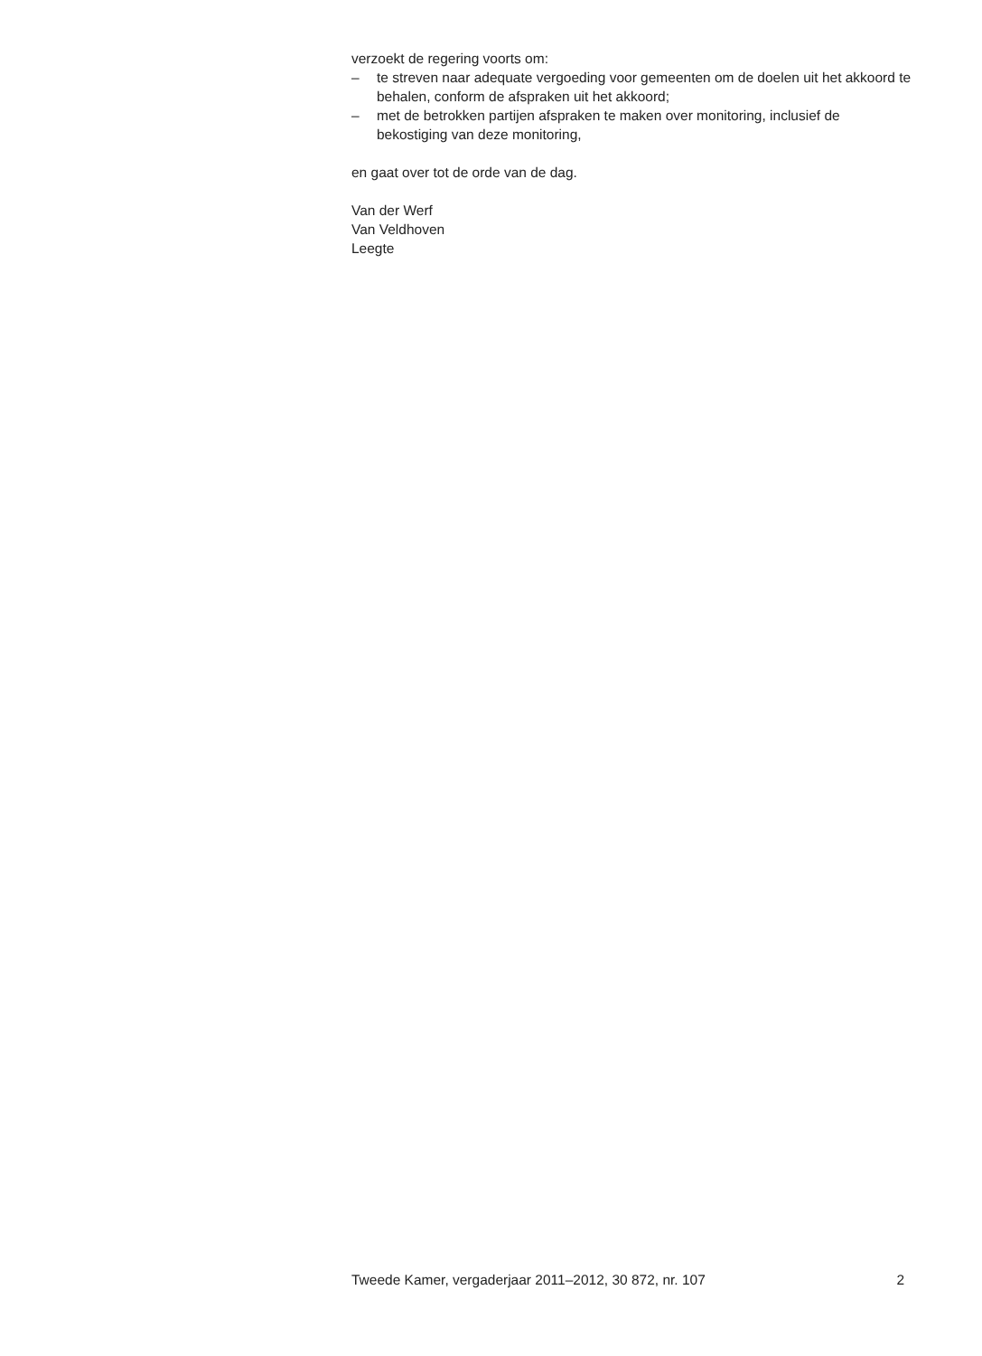verzoekt de regering voorts om:
– te streven naar adequate vergoeding voor gemeenten om de doelen uit het akkoord te behalen, conform de afspraken uit het akkoord;
– met de betrokken partijen afspraken te maken over monitoring, inclusief de bekostiging van deze monitoring,
en gaat over tot de orde van de dag.
Van der Werf
Van Veldhoven
Leegte
Tweede Kamer, vergaderjaar 2011–2012, 30 872, nr. 107 2